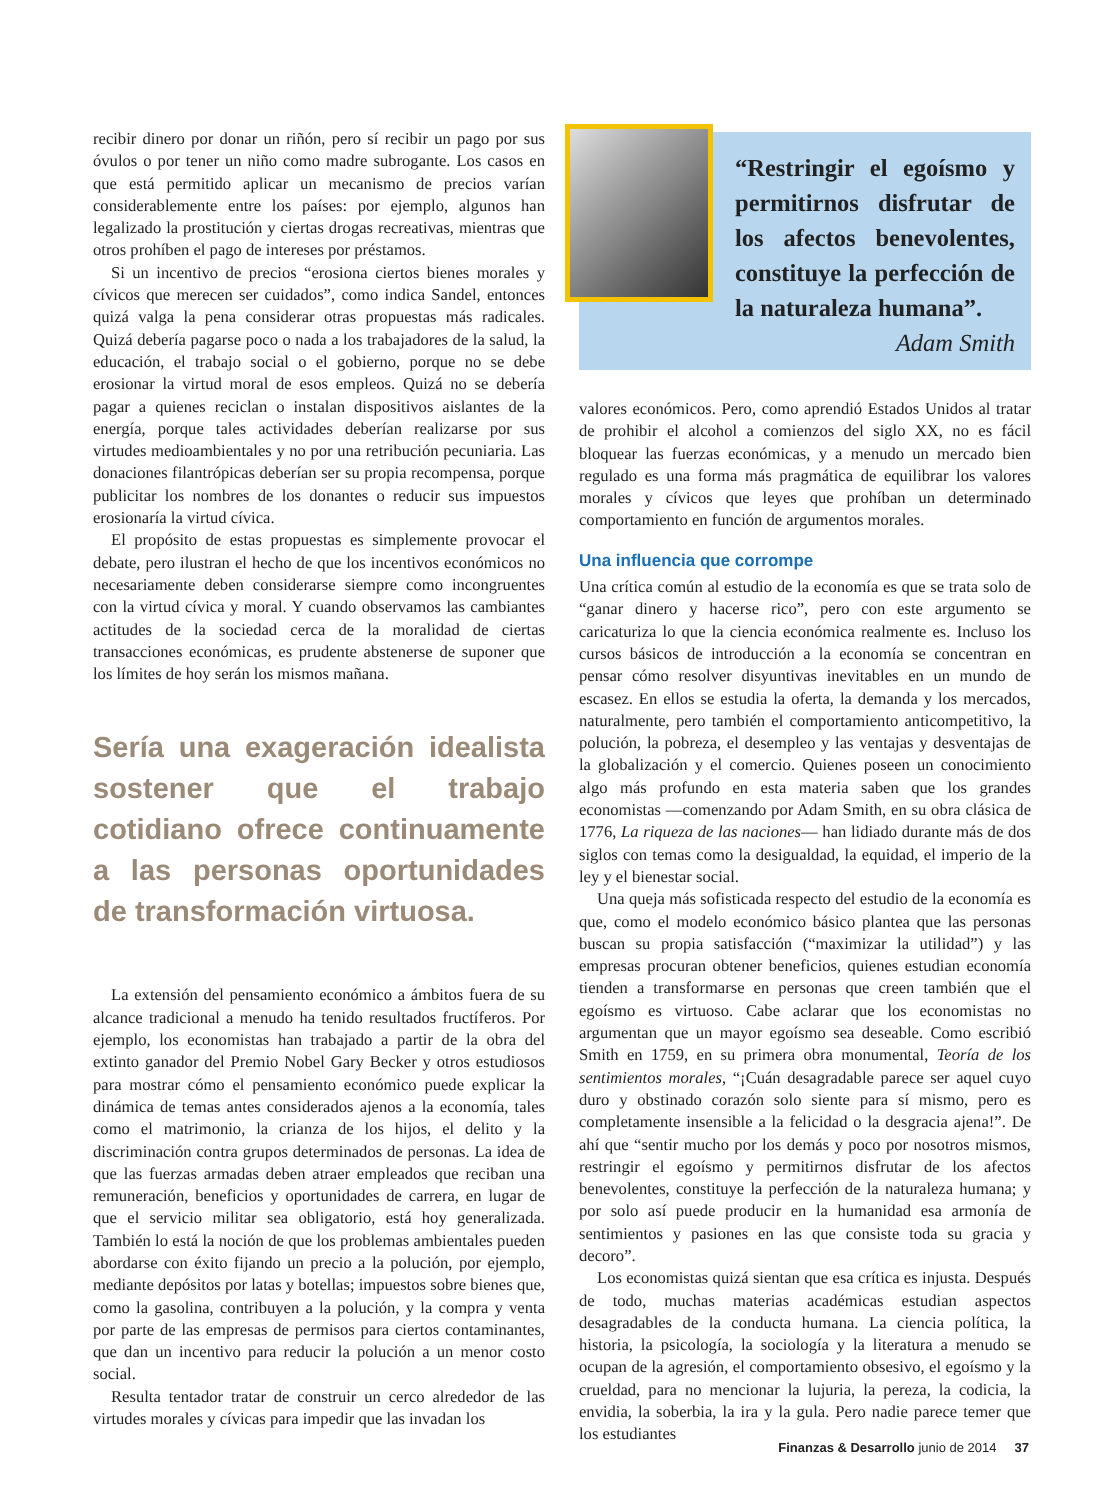recibir dinero por donar un riñón, pero sí recibir un pago por sus óvulos o por tener un niño como madre subrogante. Los casos en que está permitido aplicar un mecanismo de precios varían considerablemente entre los países: por ejemplo, algunos han legalizado la prostitución y ciertas drogas recreativas, mientras que otros prohíben el pago de intereses por préstamos.
Si un incentivo de precios “erosiona ciertos bienes morales y cívicos que merecen ser cuidados”, como indica Sandel, entonces quizá valga la pena considerar otras propuestas más radicales. Quizá debería pagarse poco o nada a los trabajadores de la salud, la educación, el trabajo social o el gobierno, porque no se debe erosionar la virtud moral de esos empleos. Quizá no se debería pagar a quienes reciclan o instalan dispositivos aislantes de la energía, porque tales actividades deberían realizarse por sus virtudes medioambientales y no por una retribución pecuniaria. Las donaciones filantrópicas deberían ser su propia recompensa, porque publicitar los nombres de los donantes o reducir sus impuestos erosionaría la virtud cívica.
El propósito de estas propuestas es simplemente provocar el debate, pero ilustran el hecho de que los incentivos económicos no necesariamente deben considerarse siempre como incongruentes con la virtud cívica y moral. Y cuando observamos las cambiantes actitudes de la sociedad cerca de la moralidad de ciertas transacciones económicas, es prudente abstenerse de suponer que los límites de hoy serán los mismos mañana.
Sería una exageración idealista sostener que el trabajo cotidiano ofrece continuamente a las personas oportunidades de transformación virtuosa.
La extensión del pensamiento económico a ámbitos fuera de su alcance tradicional a menudo ha tenido resultados fructíferos. Por ejemplo, los economistas han trabajado a partir de la obra del extinto ganador del Premio Nobel Gary Becker y otros estudiosos para mostrar cómo el pensamiento económico puede explicar la dinámica de temas antes considerados ajenos a la economía, tales como el matrimonio, la crianza de los hijos, el delito y la discriminación contra grupos determinados de personas. La idea de que las fuerzas armadas deben atraer empleados que reciban una remuneración, beneficios y oportunidades de carrera, en lugar de que el servicio militar sea obligatorio, está hoy generalizada. También lo está la noción de que los problemas ambientales pueden abordarse con éxito fijando un precio a la polución, por ejemplo, mediante depósitos por latas y botellas; impuestos sobre bienes que, como la gasolina, contribuyen a la polución, y la compra y venta por parte de las empresas de permisos para ciertos contaminantes, que dan un incentivo para reducir la polución a un menor costo social.
Resulta tentador tratar de construir un cerco alrededor de las virtudes morales y cívicas para impedir que las invadan los
“Restringir el egoísmo y permitirnos disfrutar de los afectos benevolentes, constituye la perfección de la naturaleza humana”.
Adam Smith
valores económicos. Pero, como aprendió Estados Unidos al tratar de prohibir el alcohol a comienzos del siglo XX, no es fácil bloquear las fuerzas económicas, y a menudo un mercado bien regulado es una forma más pragmática de equilibrar los valores morales y cívicos que leyes que prohíban un determinado comportamiento en función de argumentos morales.
Una influencia que corrompe
Una crítica común al estudio de la economía es que se trata solo de “ganar dinero y hacerse rico”, pero con este argumento se caricaturiza lo que la ciencia económica realmente es. Incluso los cursos básicos de introducción a la economía se concentran en pensar cómo resolver disyuntivas inevitables en un mundo de escasez. En ellos se estudia la oferta, la demanda y los mercados, naturalmente, pero también el comportamiento anticompetitivo, la polución, la pobreza, el desempleo y las ventajas y desventajas de la globalización y el comercio. Quienes poseen un conocimiento algo más profundo en esta materia saben que los grandes economistas —comenzando por Adam Smith, en su obra clásica de 1776, La riqueza de las naciones— han lidiado durante más de dos siglos con temas como la desigualdad, la equidad, el imperio de la ley y el bienestar social.
Una queja más sofisticada respecto del estudio de la economía es que, como el modelo económico básico plantea que las personas buscan su propia satisfacción (“maximizar la utilidad”) y las empresas procuran obtener beneficios, quienes estudian economía tienden a transformarse en personas que creen también que el egoísmo es virtuoso. Cabe aclarar que los economistas no argumentan que un mayor egoísmo sea deseable. Como escribió Smith en 1759, en su primera obra monumental, Teoría de los sentimientos morales, “¡Cuán desagradable parece ser aquel cuyo duro y obstinado corazón solo siente para sí mismo, pero es completamente insensible a la felicidad o la desgracia ajena!”. De ahí que “sentir mucho por los demás y poco por nosotros mismos, restringir el egoísmo y permitirnos disfrutar de los afectos benevolentes, constituye la perfección de la naturaleza humana; y por solo así puede producir en la humanidad esa armonía de sentimientos y pasiones en las que consiste toda su gracia y decoro”.
Los economistas quizá sientan que esa crítica es injusta. Después de todo, muchas materias académicas estudian aspectos desagradables de la conducta humana. La ciencia política, la historia, la psicología, la sociología y la literatura a menudo se ocupan de la agresión, el comportamiento obsesivo, el egoísmo y la crueldad, para no mencionar la lujuria, la pereza, la codicia, la envidia, la soberbia, la ira y la gula. Pero nadie parece temer que los estudiantes
Finanzas & Desarrollo junio de 2014 37